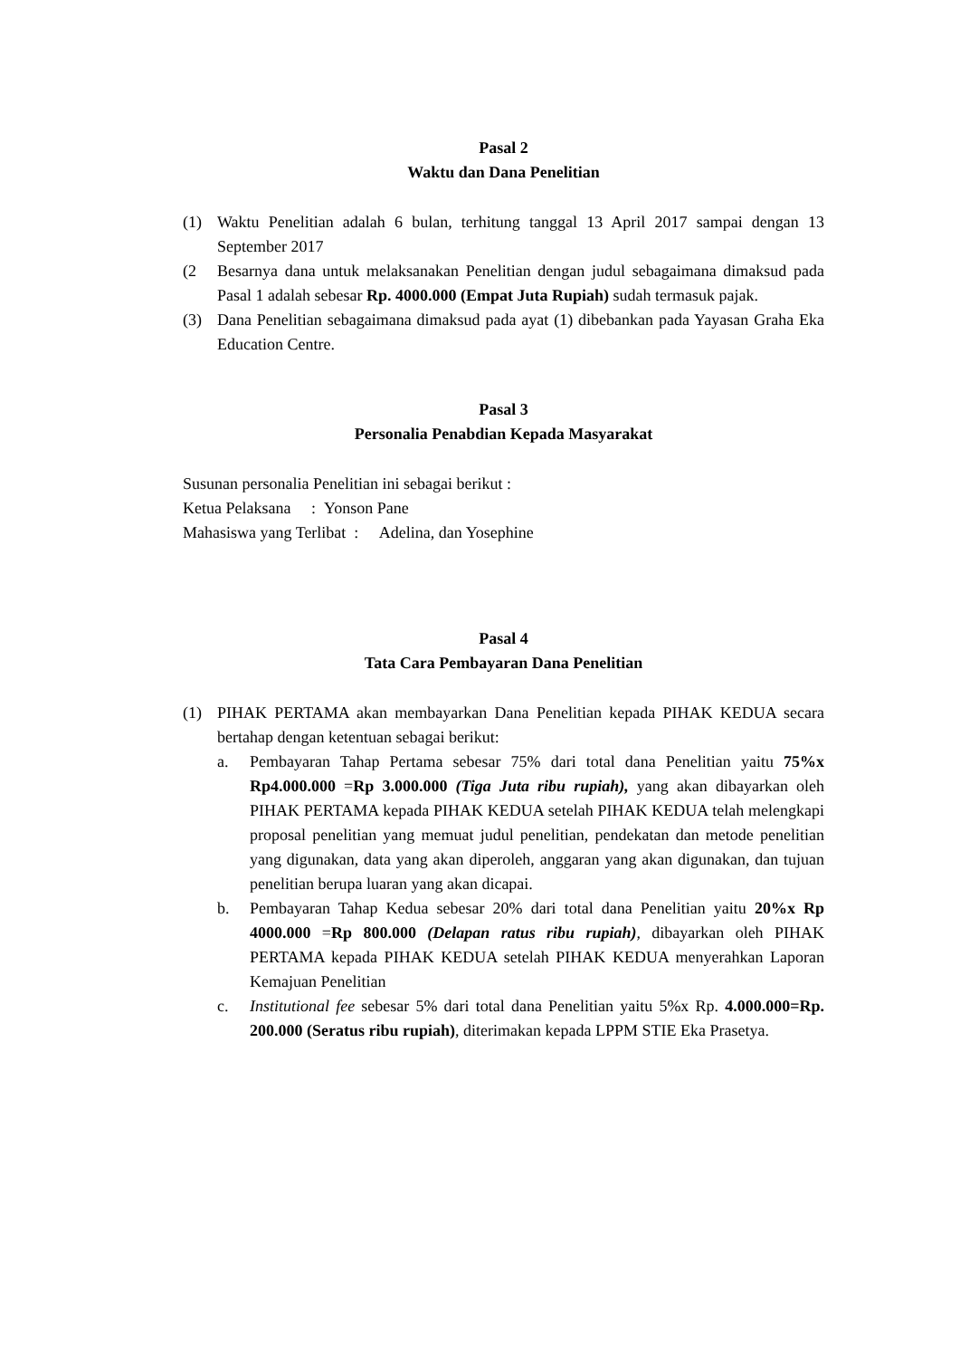Pasal 2
Waktu dan Dana Penelitian
(1) Waktu Penelitian adalah 6 bulan, terhitung tanggal 13 April 2017 sampai dengan 13 September 2017
(2 Besarnya dana untuk melaksanakan Penelitian dengan judul sebagaimana dimaksud pada Pasal 1 adalah sebesar Rp. 4000.000 (Empat Juta Rupiah) sudah termasuk pajak.
(3) Dana Penelitian sebagaimana dimaksud pada ayat (1) dibebankan pada Yayasan Graha Eka Education Centre.
Pasal 3
Personalia Penabdian Kepada Masyarakat
Susunan personalia Penelitian ini sebagai berikut :
Ketua Pelaksana : Yonson Pane
Mahasiswa yang Terlibat : Adelina, dan Yosephine
Pasal 4
Tata Cara Pembayaran Dana Penelitian
(1) PIHAK PERTAMA akan membayarkan Dana Penelitian kepada PIHAK KEDUA secara bertahap dengan ketentuan sebagai berikut:
a. Pembayaran Tahap Pertama sebesar 75% dari total dana Penelitian yaitu 75%x Rp4.000.000 =Rp 3.000.000 (Tiga Juta ribu rupiah), yang akan dibayarkan oleh PIHAK PERTAMA kepada PIHAK KEDUA setelah PIHAK KEDUA telah melengkapi proposal penelitian yang memuat judul penelitian, pendekatan dan metode penelitian yang digunakan, data yang akan diperoleh, anggaran yang akan digunakan, dan tujuan penelitian berupa luaran yang akan dicapai.
b. Pembayaran Tahap Kedua sebesar 20% dari total dana Penelitian yaitu 20%x Rp 4000.000 =Rp 800.000 (Delapan ratus ribu rupiah), dibayarkan oleh PIHAK PERTAMA kepada PIHAK KEDUA setelah PIHAK KEDUA menyerahkan Laporan Kemajuan Penelitian
c. Institutional fee sebesar 5% dari total dana Penelitian yaitu 5%x Rp. 4.000.000=Rp. 200.000 (Seratus ribu rupiah), diterimakan kepada LPPM STIE Eka Prasetya.